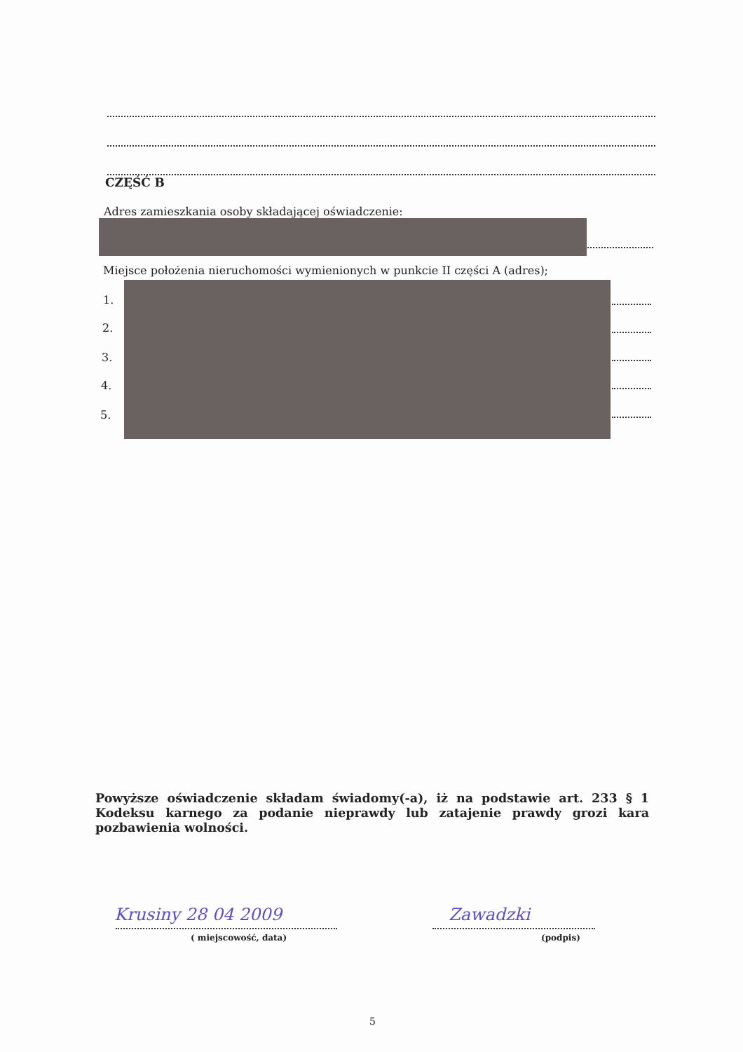CZĘŚĆ B
Adres zamieszkania osoby składającej oświadczenie:
Miejsce położenia nieruchomości wymienionych w punkcie II części A (adres);
1.
2.
3.
4.
5.
Powyższe oświadczenie składam świadomy(-a), iż na podstawie art. 233 § 1 Kodeksu karnego za podanie nieprawdy lub zatajenie prawdy grozi kara pozbawienia wolności.
Krusiny 28 04 2009
( miejscowość, data)
Zawadzki
(podpis)
5